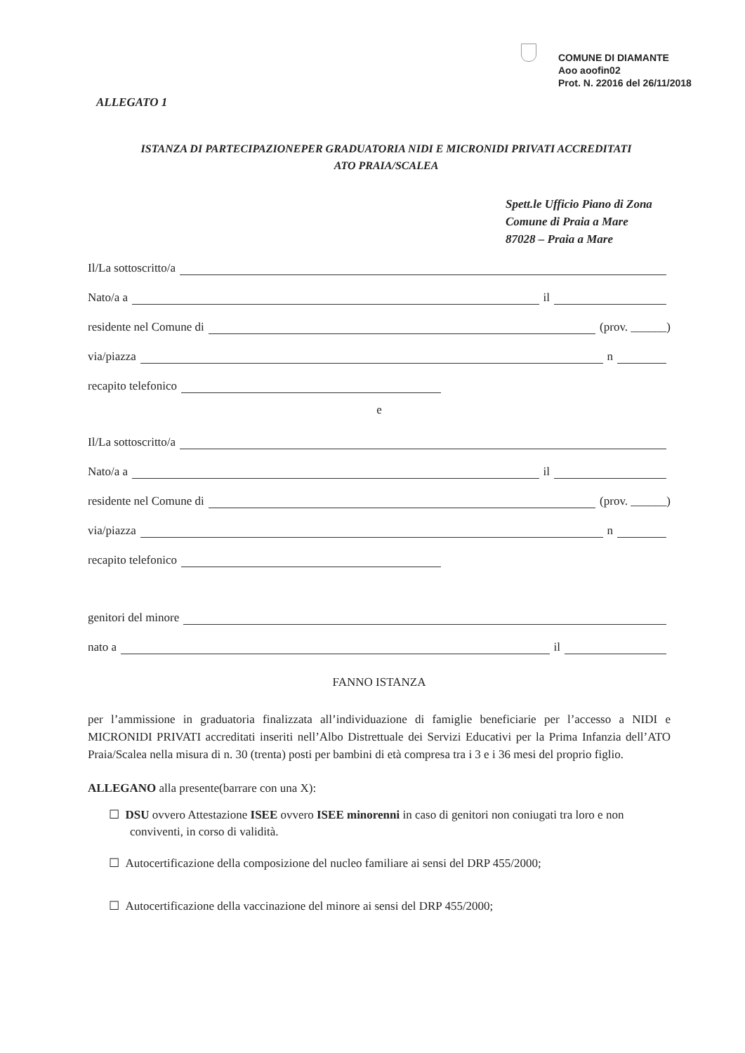COMUNE DI DIAMANTE
Aoo aoofin02
Prot. N. 22016 del 26/11/2018
ALLEGATO 1
ISTANZA DI PARTECIPAZIONEPER GRADUATORIA NIDI E MICRONIDI PRIVATI ACCREDITATI
ATO PRAIA/SCALEA
Spett.le Ufficio Piano di Zona
Comune di Praia a Mare
87028 – Praia a Mare
Il/La sottoscritto/a
Nato/a a il
residente nel Comune di (prov. ______)
via/piazza n
recapito telefonico
e
Il/La sottoscritto/a
Nato/a a il
residente nel Comune di (prov. ______)
via/piazza n
recapito telefonico
genitori del minore
nato a il
FANNO ISTANZA
per l’ammissione in graduatoria finalizzata all’individuazione di famiglie beneficiarie per l’accesso a NIDI e MICRONIDI PRIVATI accreditati inseriti nell’Albo Distrettuale dei Servizi Educativi per la Prima Infanzia dell’ATO Praia/Scalea nella misura di n. 30 (trenta) posti per bambini di età compresa tra i 3 e i 36 mesi del proprio figlio.
ALLEGANO alla presente(barrare con una X):
☐ DSU ovvero Attestazione ISEE ovvero ISEE minorenni in caso di genitori non coniugati tra loro e non conviventi, in corso di validità.
☐ Autocertificazione della composizione del nucleo familiare ai sensi del DRP 455/2000;
☐ Autocertificazione della vaccinazione del minore ai sensi del DRP 455/2000;